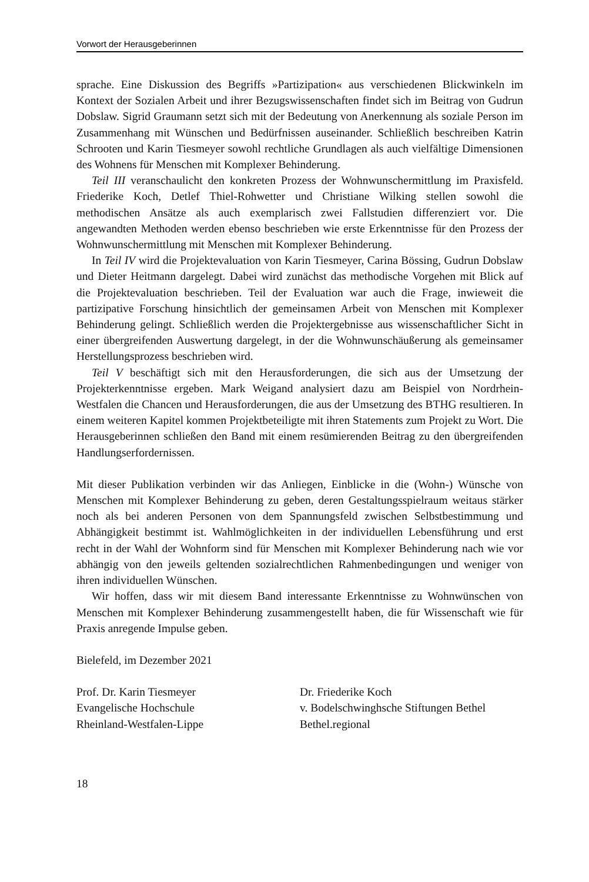Vorwort der Herausgeberinnen
sprache. Eine Diskussion des Begriffs »Partizipation« aus verschiedenen Blickwinkeln im Kontext der Sozialen Arbeit und ihrer Bezugswissenschaften findet sich im Beitrag von Gudrun Dobslaw. Sigrid Graumann setzt sich mit der Bedeutung von Anerkennung als soziale Person im Zusammenhang mit Wünschen und Bedürfnissen auseinander. Schließlich beschreiben Katrin Schrooten und Karin Tiesmeyer sowohl rechtliche Grundlagen als auch vielfältige Dimensionen des Wohnens für Menschen mit Komplexer Behinderung.
Teil III veranschaulicht den konkreten Prozess der Wohnwunschermittlung im Praxisfeld. Friederike Koch, Detlef Thiel-Rohwetter und Christiane Wilking stellen sowohl die methodischen Ansätze als auch exemplarisch zwei Fallstudien differenziert vor. Die angewandten Methoden werden ebenso beschrieben wie erste Erkenntnisse für den Prozess der Wohnwunschermittlung mit Menschen mit Komplexer Behinderung.
In Teil IV wird die Projektevaluation von Karin Tiesmeyer, Carina Bössing, Gudrun Dobslaw und Dieter Heitmann dargelegt. Dabei wird zunächst das methodische Vorgehen mit Blick auf die Projektevaluation beschrieben. Teil der Evaluation war auch die Frage, inwieweit die partizipative Forschung hinsichtlich der gemeinsamen Arbeit von Menschen mit Komplexer Behinderung gelingt. Schließlich werden die Projektergebnisse aus wissenschaftlicher Sicht in einer übergreifenden Auswertung dargelegt, in der die Wohnwunschäußerung als gemeinsamer Herstellungsprozess beschrieben wird.
Teil V beschäftigt sich mit den Herausforderungen, die sich aus der Umsetzung der Projekterkenntnisse ergeben. Mark Weigand analysiert dazu am Beispiel von Nordrhein-Westfalen die Chancen und Herausforderungen, die aus der Umsetzung des BTHG resultieren. In einem weiteren Kapitel kommen Projektbeteiligte mit ihren Statements zum Projekt zu Wort. Die Herausgeberinnen schließen den Band mit einem resümierenden Beitrag zu den übergreifenden Handlungserfordernissen.
Mit dieser Publikation verbinden wir das Anliegen, Einblicke in die (Wohn-) Wünsche von Menschen mit Komplexer Behinderung zu geben, deren Gestaltungsspielraum weitaus stärker noch als bei anderen Personen von dem Spannungsfeld zwischen Selbstbestimmung und Abhängigkeit bestimmt ist. Wahlmöglichkeiten in der individuellen Lebensführung und erst recht in der Wahl der Wohnform sind für Menschen mit Komplexer Behinderung nach wie vor abhängig von den jeweils geltenden sozialrechtlichen Rahmenbedingungen und weniger von ihren individuellen Wünschen.
Wir hoffen, dass wir mit diesem Band interessante Erkenntnisse zu Wohnwünschen von Menschen mit Komplexer Behinderung zusammengestellt haben, die für Wissenschaft wie für Praxis anregende Impulse geben.
Bielefeld, im Dezember 2021
Prof. Dr. Karin Tiesmeyer
Evangelische Hochschule
Rheinland-Westfalen-Lippe
Dr. Friederike Koch
v. Bodelschwinghsche Stiftungen Bethel
Bethel.regional
18